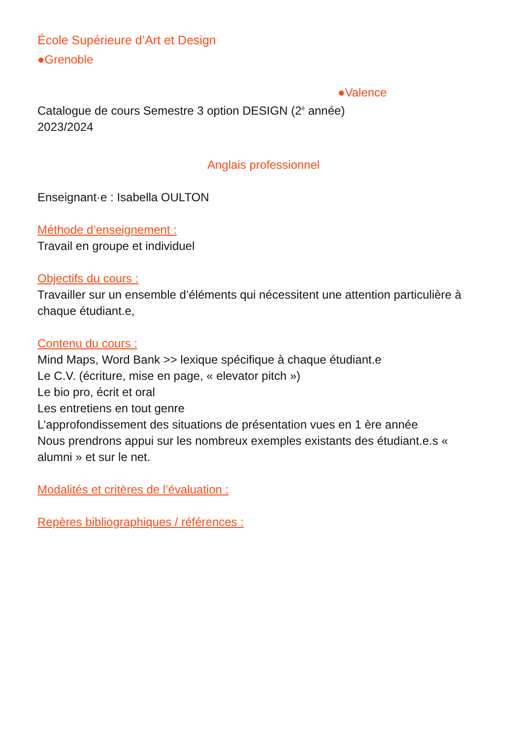École Supérieure d’Art et Design
●Grenoble
●Valence
Catalogue de cours Semestre 3 option DESIGN (2<sup>è</sup> année)
2023/2024
Anglais professionnel
Enseignant·e : Isabella OULTON
Méthode d’enseignement :
Travail en groupe et individuel
Objectifs du cours :
Travailler sur un ensemble d’éléments qui nécessitent une attention particulière à chaque étudiant.e,
Contenu du cours :
Mind Maps, Word Bank >> lexique spécifique à chaque étudiant.e
Le C.V. (écriture, mise en page, « elevator pitch »)
Le bio pro, écrit et oral
Les entretiens en tout genre
L’approfondissement des situations de présentation vues en 1 ère année
Nous prendrons appui sur les nombreux exemples existants des étudiant.e.s « alumni » et sur le net.
Modalités et critères de l’évaluation :
Repères bibliographiques / références :